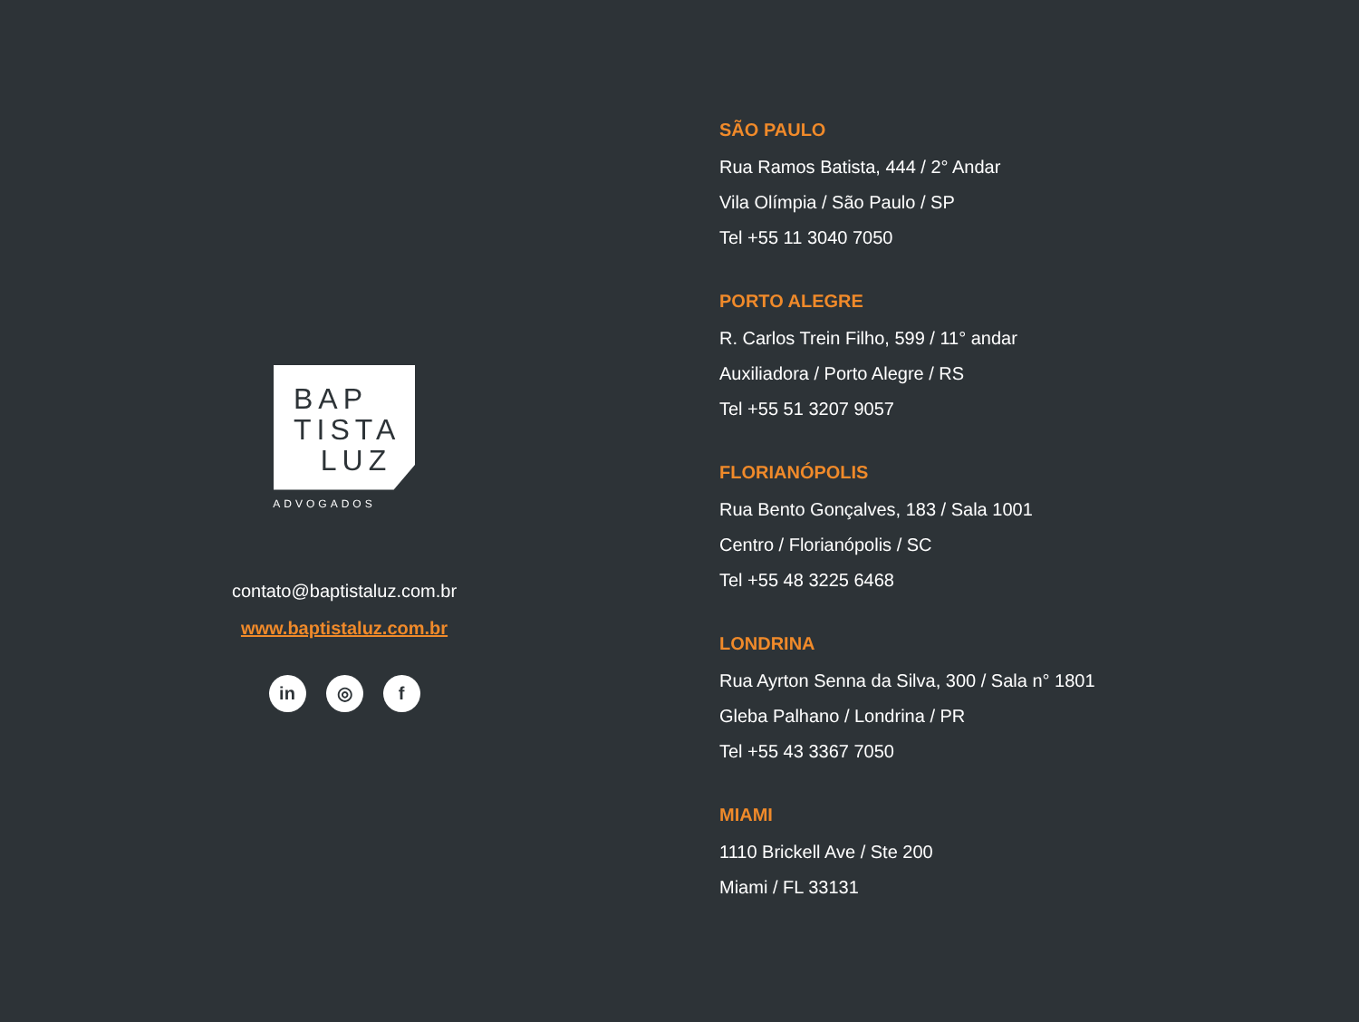BAP
TISTA
LUZ
ADVOGADOS
contato@baptistaluz.com.br
www.baptistaluz.com.br
in ◎ f
SÃO PAULO
Rua Ramos Batista, 444 / 2° Andar
Vila Olímpia / São Paulo / SP
Tel +55 11 3040 7050
PORTO ALEGRE
R. Carlos Trein Filho, 599 / 11° andar
Auxiliadora / Porto Alegre / RS
Tel +55 51 3207 9057
FLORIANÓPOLIS
Rua Bento Gonçalves, 183 / Sala 1001
Centro / Florianópolis / SC
Tel +55 48 3225 6468
LONDRINA
Rua Ayrton Senna da Silva, 300 / Sala n° 1801
Gleba Palhano / Londrina / PR
Tel +55 43 3367 7050
MIAMI
1110 Brickell Ave / Ste 200
Miami / FL 33131